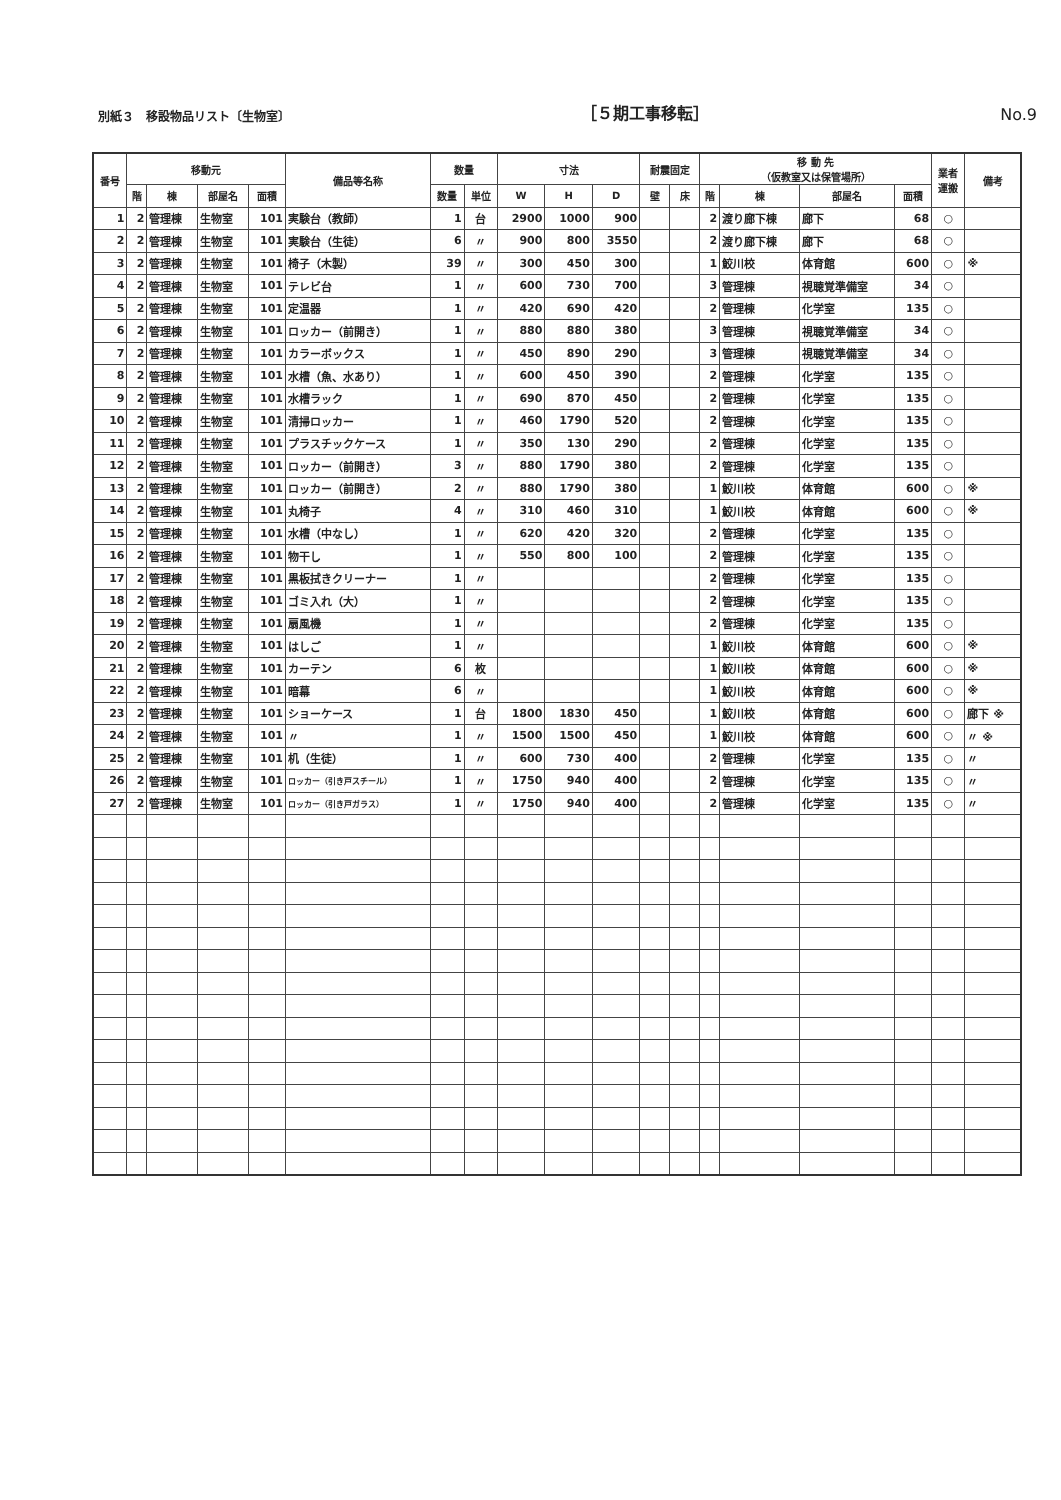別紙３　移設物品リスト〔生物室〕 ［５期工事移転］ No.9
| 番号 | 移動元 | | | | 備品等名称 | 数量 | | 寸法 | | | 耐震固定 | | 移 動 先 （仮教室又は保管場所） | | | | 業者 運搬 | 備考 |
| --- | --- | --- | --- | --- | --- | --- | --- | --- | --- | --- | --- | --- | --- | --- | --- | --- | --- | --- |
| | 階 | 棟 | 部屋名 | 面積 | | 数量 | 単位 | W | H | D | 壁 | 床 | 階 | 棟 | 部屋名 | 面積 | | |
| 1 | 2 | 管理棟 | 生物室 | 101 | 実験台（教師） | 1 | 台 | 2900 | 1000 | 900 | | | 2 | 渡り廊下棟 | 廊下 | 68 | ○ | |
| 2 | 2 | 管理棟 | 生物室 | 101 | 実験台（生徒） | 6 | 〃 | 900 | 800 | 3550 | | | 2 | 渡り廊下棟 | 廊下 | 68 | ○ | |
| 3 | 2 | 管理棟 | 生物室 | 101 | 椅子（木製） | 39 | 〃 | 300 | 450 | 300 | | | 1 | 鮫川校 | 体育館 | 600 | ○ | ※ |
| 4 | 2 | 管理棟 | 生物室 | 101 | テレビ台 | 1 | 〃 | 600 | 730 | 700 | | | 3 | 管理棟 | 視聴覚準備室 | 34 | ○ | |
| 5 | 2 | 管理棟 | 生物室 | 101 | 定温器 | 1 | 〃 | 420 | 690 | 420 | | | 2 | 管理棟 | 化学室 | 135 | ○ | |
| 6 | 2 | 管理棟 | 生物室 | 101 | ロッカー（前開き） | 1 | 〃 | 880 | 880 | 380 | | | 3 | 管理棟 | 視聴覚準備室 | 34 | ○ | |
| 7 | 2 | 管理棟 | 生物室 | 101 | カラーボックス | 1 | 〃 | 450 | 890 | 290 | | | 3 | 管理棟 | 視聴覚準備室 | 34 | ○ | |
| 8 | 2 | 管理棟 | 生物室 | 101 | 水槽（魚、水あり） | 1 | 〃 | 600 | 450 | 390 | | | 2 | 管理棟 | 化学室 | 135 | ○ | |
| 9 | 2 | 管理棟 | 生物室 | 101 | 水槽ラック | 1 | 〃 | 690 | 870 | 450 | | | 2 | 管理棟 | 化学室 | 135 | ○ | |
| 10 | 2 | 管理棟 | 生物室 | 101 | 清掃ロッカー | 1 | 〃 | 460 | 1790 | 520 | | | 2 | 管理棟 | 化学室 | 135 | ○ | |
| 11 | 2 | 管理棟 | 生物室 | 101 | プラスチックケース | 1 | 〃 | 350 | 130 | 290 | | | 2 | 管理棟 | 化学室 | 135 | ○ | |
| 12 | 2 | 管理棟 | 生物室 | 101 | ロッカー（前開き） | 3 | 〃 | 880 | 1790 | 380 | | | 2 | 管理棟 | 化学室 | 135 | ○ | |
| 13 | 2 | 管理棟 | 生物室 | 101 | ロッカー（前開き） | 2 | 〃 | 880 | 1790 | 380 | | | 1 | 鮫川校 | 体育館 | 600 | ○ | ※ |
| 14 | 2 | 管理棟 | 生物室 | 101 | 丸椅子 | 4 | 〃 | 310 | 460 | 310 | | | 1 | 鮫川校 | 体育館 | 600 | ○ | ※ |
| 15 | 2 | 管理棟 | 生物室 | 101 | 水槽（中なし） | 1 | 〃 | 620 | 420 | 320 | | | 2 | 管理棟 | 化学室 | 135 | ○ | |
| 16 | 2 | 管理棟 | 生物室 | 101 | 物干し | 1 | 〃 | 550 | 800 | 100 | | | 2 | 管理棟 | 化学室 | 135 | ○ | |
| 17 | 2 | 管理棟 | 生物室 | 101 | 黒板拭きクリーナー | 1 | 〃 | | | | | | 2 | 管理棟 | 化学室 | 135 | ○ | |
| 18 | 2 | 管理棟 | 生物室 | 101 | ゴミ入れ（大） | 1 | 〃 | | | | | | 2 | 管理棟 | 化学室 | 135 | ○ | |
| 19 | 2 | 管理棟 | 生物室 | 101 | 扇風機 | 1 | 〃 | | | | | | 2 | 管理棟 | 化学室 | 135 | ○ | |
| 20 | 2 | 管理棟 | 生物室 | 101 | はしご | 1 | 〃 | | | | | | 1 | 鮫川校 | 体育館 | 600 | ○ | ※ |
| 21 | 2 | 管理棟 | 生物室 | 101 | カーテン | 6 | 枚 | | | | | | 1 | 鮫川校 | 体育館 | 600 | ○ | ※ |
| 22 | 2 | 管理棟 | 生物室 | 101 | 暗幕 | 6 | 〃 | | | | | | 1 | 鮫川校 | 体育館 | 600 | ○ | ※ |
| 23 | 2 | 管理棟 | 生物室 | 101 | ショーケース | 1 | 台 | 1800 | 1830 | 450 | | | 1 | 鮫川校 | 体育館 | 600 | ○ | 廊下 ※ |
| 24 | 2 | 管理棟 | 生物室 | 101 | 〃 | 1 | 〃 | 1500 | 1500 | 450 | | | 1 | 鮫川校 | 体育館 | 600 | ○ | 〃 ※ |
| 25 | 2 | 管理棟 | 生物室 | 101 | 机（生徒） | 1 | 〃 | 600 | 730 | 400 | | | 2 | 管理棟 | 化学室 | 135 | ○ | 〃 |
| 26 | 2 | 管理棟 | 生物室 | 101 | ロッカー（引き戸スチール） | 1 | 〃 | 1750 | 940 | 400 | | | 2 | 管理棟 | 化学室 | 135 | ○ | 〃 |
| 27 | 2 | 管理棟 | 生物室 | 101 | ロッカー（引き戸ガラス） | 1 | 〃 | 1750 | 940 | 400 | | | 2 | 管理棟 | 化学室 | 135 | ○ | 〃 |